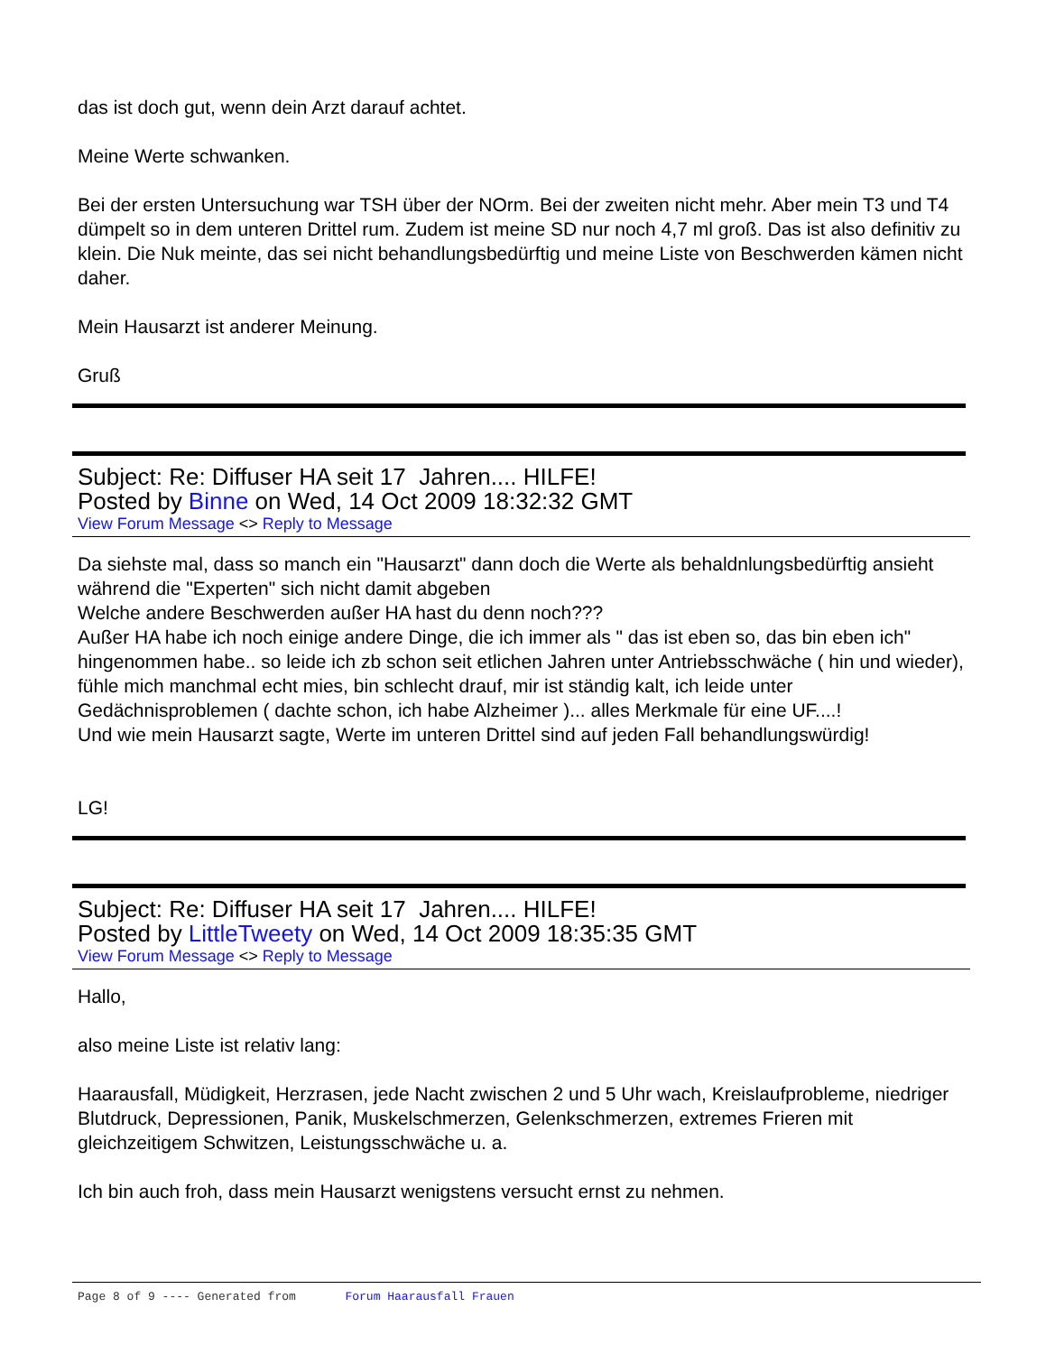das ist doch gut, wenn dein Arzt darauf achtet.
Meine Werte schwanken.
Bei der ersten Untersuchung war TSH über der NOrm. Bei der zweiten nicht mehr. Aber mein T3 und T4 dümpelt so in dem unteren Drittel rum. Zudem ist meine SD nur noch 4,7 ml groß. Das ist also definitiv zu klein. Die Nuk meinte, das sei nicht behandlungsbedürftig und meine Liste von Beschwerden kämen nicht daher.
Mein Hausarzt ist anderer Meinung.
Gruß
Subject: Re: Diffuser HA seit 17 Jahren.... HILFE!
Posted by Binne on Wed, 14 Oct 2009 18:32:32 GMT
View Forum Message <> Reply to Message
Da siehste mal, dass so manch ein "Hausarzt" dann doch die Werte als behaldnlungsbedürftig ansieht während die "Experten" sich nicht damit abgeben
Welche andere Beschwerden außer HA hast du denn noch???
Außer HA habe ich noch einige andere Dinge, die ich immer als " das ist eben so, das bin eben ich" hingenommen habe.. so leide ich zb schon seit etlichen Jahren unter Antriebsschwäche ( hin und wieder), fühle mich manchmal echt mies, bin schlecht drauf, mir ist ständig kalt, ich leide unter Gedächnisproblemen ( dachte schon, ich habe Alzheimer )... alles Merkmale für eine UF....!
Und wie mein Hausarzt sagte, Werte im unteren Drittel sind auf jeden Fall behandlungswürdig!
LG!
Subject: Re: Diffuser HA seit 17 Jahren.... HILFE!
Posted by LittleTweety on Wed, 14 Oct 2009 18:35:35 GMT
View Forum Message <> Reply to Message
Hallo,
also meine Liste ist relativ lang:
Haarausfall, Müdigkeit, Herzrasen, jede Nacht zwischen 2 und 5 Uhr wach, Kreislaufprobleme, niedriger Blutdruck, Depressionen, Panik, Muskelschmerzen, Gelenkschmerzen, extremes Frieren mit gleichzeitigem Schwitzen, Leistungsschwäche u. a.
Ich bin auch froh, dass mein Hausarzt wenigstens versucht ernst zu nehmen.
Page 8 of 9 ---- Generated from Forum Haarausfall Frauen